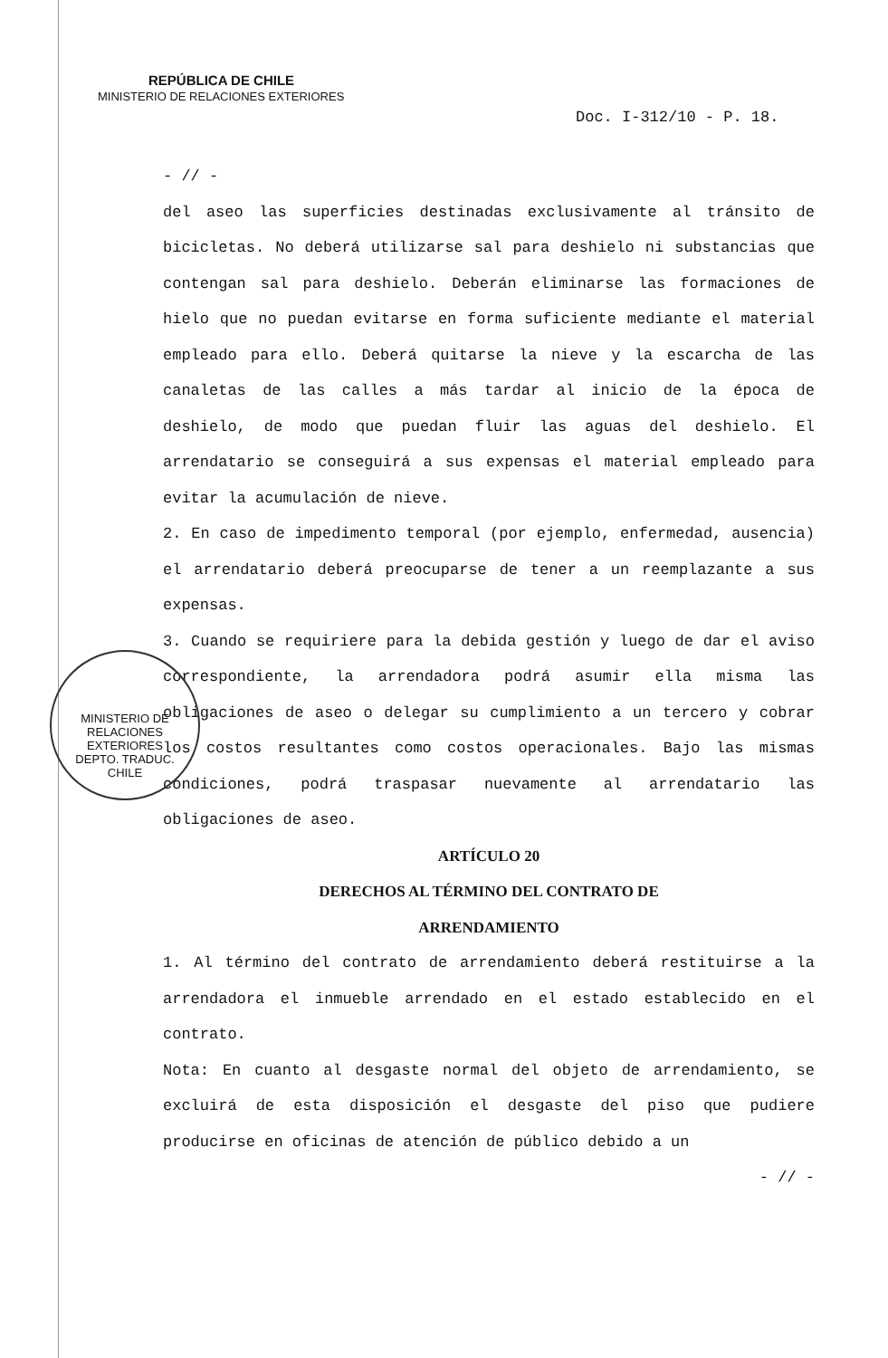REPÚBLICA DE CHILE
MINISTERIO DE RELACIONES EXTERIORES
Doc. I-312/10 - P. 18.
- // -
del aseo las superficies destinadas exclusivamente al tránsito de bicicletas. No deberá utilizarse sal para deshielo ni substancias que contengan sal para deshielo. Deberán eliminarse las formaciones de hielo que no puedan evitarse en forma suficiente mediante el material empleado para ello. Deberá quitarse la nieve y la escarcha de las canaletas de las calles a más tardar al inicio de la época de deshielo, de modo que puedan fluir las aguas del deshielo. El arrendatario se conseguirá a sus expensas el material empleado para evitar la acumulación de nieve.
2. En caso de impedimento temporal (por ejemplo, enfermedad, ausencia) el arrendatario deberá preocuparse de tener a un reemplazante a sus expensas.
3. Cuando se requiriere para la debida gestión y luego de dar el aviso correspondiente, la arrendadora podrá asumir ella misma las obligaciones de aseo o delegar su cumplimiento a un tercero y cobrar los costos resultantes como costos operacionales. Bajo las mismas condiciones, podrá traspasar nuevamente al arrendatario las obligaciones de aseo.
ARTÍCULO 20
DERECHOS AL TÉRMINO DEL CONTRATO DE
ARRENDAMIENTO
1. Al término del contrato de arrendamiento deberá restituirse a la arrendadora el inmueble arrendado en el estado establecido en el contrato.
Nota: En cuanto al desgaste normal del objeto de arrendamiento, se excluirá de esta disposición el desgaste del piso que pudiere producirse en oficinas de atención de público debido a un
- // -
MINISTERIO DE RELACIONES EXTERIORES
DEPTO. TRADUC.
CHILE